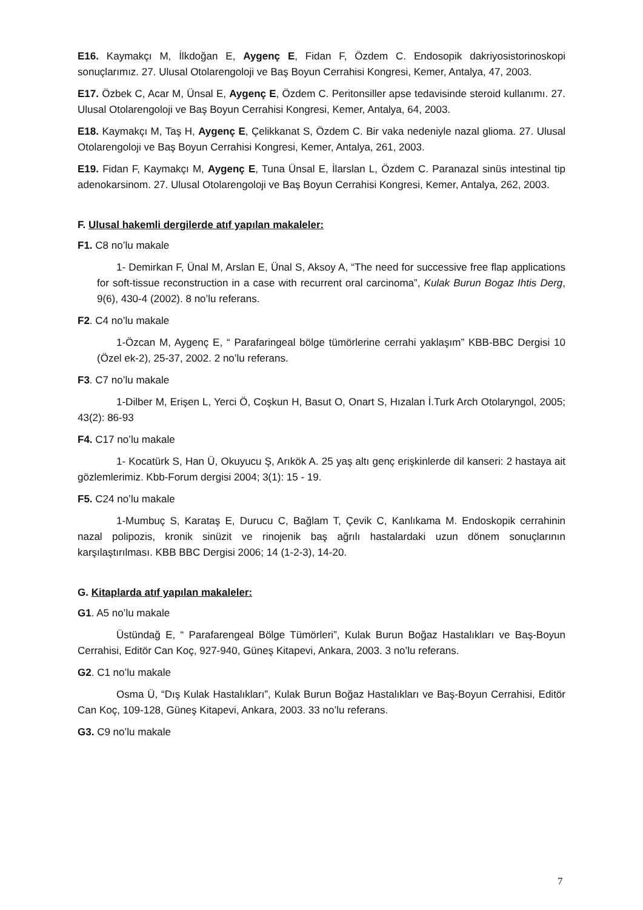E16. Kaymakçı M, İlkdoğan E, Aygenç E, Fidan F, Özdem C. Endosopik dakriyosistorinoskopi sonuçlarımız. 27. Ulusal Otolarengoloji ve Baş Boyun Cerrahisi Kongresi, Kemer, Antalya, 47, 2003.
E17. Özbek C, Acar M, Ünsal E, Aygenç E, Özdem C. Peritonsiller apse tedavisinde steroid kullanımı. 27. Ulusal Otolarengoloji ve Baş Boyun Cerrahisi Kongresi, Kemer, Antalya, 64, 2003.
E18. Kaymakçı M, Taş H, Aygenç E, Çelikkanat S, Özdem C. Bir vaka nedeniyle nazal glioma. 27. Ulusal Otolarengoloji ve Baş Boyun Cerrahisi Kongresi, Kemer, Antalya, 261, 2003.
E19. Fidan F, Kaymakçı M, Aygenç E, Tuna Ünsal E, İlarslan L, Özdem C. Paranazal sinüs intestinal tip adenokarsinom. 27. Ulusal Otolarengoloji ve Baş Boyun Cerrahisi Kongresi, Kemer, Antalya, 262, 2003.
F. Ulusal hakemli dergilerde atıf yapılan makaleler:
F1. C8 no’lu makale
1- Demirkan F, Ünal M, Arslan E, Ünal S, Aksoy A, “The need for successive free flap applications for soft-tissue reconstruction in a case with recurrent oral carcinoma”, Kulak Burun Bogaz Ihtis Derg, 9(6), 430-4 (2002). 8 no’lu referans.
F2. C4 no’lu makale
1-Özcan M, Aygenç E, “ Parafaringeal bölge tümörlerine cerrahi yaklaşım” KBB-BBC Dergisi 10 (Özel ek-2), 25-37, 2002. 2 no’lu referans.
F3. C7 no’lu makale
1-Dilber M, Erişen L, Yerci Ö, Coşkun H, Basut O, Onart S, Hızalan İ.Turk Arch Otolaryngol, 2005; 43(2): 86-93
F4. C17 no’lu makale
1- Kocatürk S, Han Ü, Okuyucu Ş, Arıkök A. 25 yaş altı genç erişkinlerde dil kanseri: 2 hastaya ait gözlemlerimiz. Kbb-Forum dergisi 2004; 3(1): 15 - 19.
F5. C24 no’lu makale
1-Mumbuç S, Karataş E, Durucu C, Bağlam T, Çevik C, Kanlıkama M. Endoskopik cerrahinin nazal polipozis, kronik sinüzit ve rinojenik baş ağrılı hastalardaki uzun dönem sonuçlarının karşılaştırılması. KBB BBC Dergisi 2006; 14 (1-2-3), 14-20.
G. Kitaplarda atıf yapılan makaleler:
G1. A5 no’lu makale
Üstündağ E, “ Parafarengeal Bölge Tümörleri”, Kulak Burun Boğaz Hastalıkları ve Baş-Boyun Cerrahisi, Editör Can Koç, 927-940, Güneş Kitapevi, Ankara, 2003. 3 no’lu referans.
G2. C1 no’lu makale
Osma Ü, “Dış Kulak Hastalıkları”, Kulak Burun Boğaz Hastalıkları ve Baş-Boyun Cerrahisi, Editör Can Koç, 109-128, Güneş Kitapevi, Ankara, 2003. 33 no’lu referans.
G3. C9 no’lu makale
7